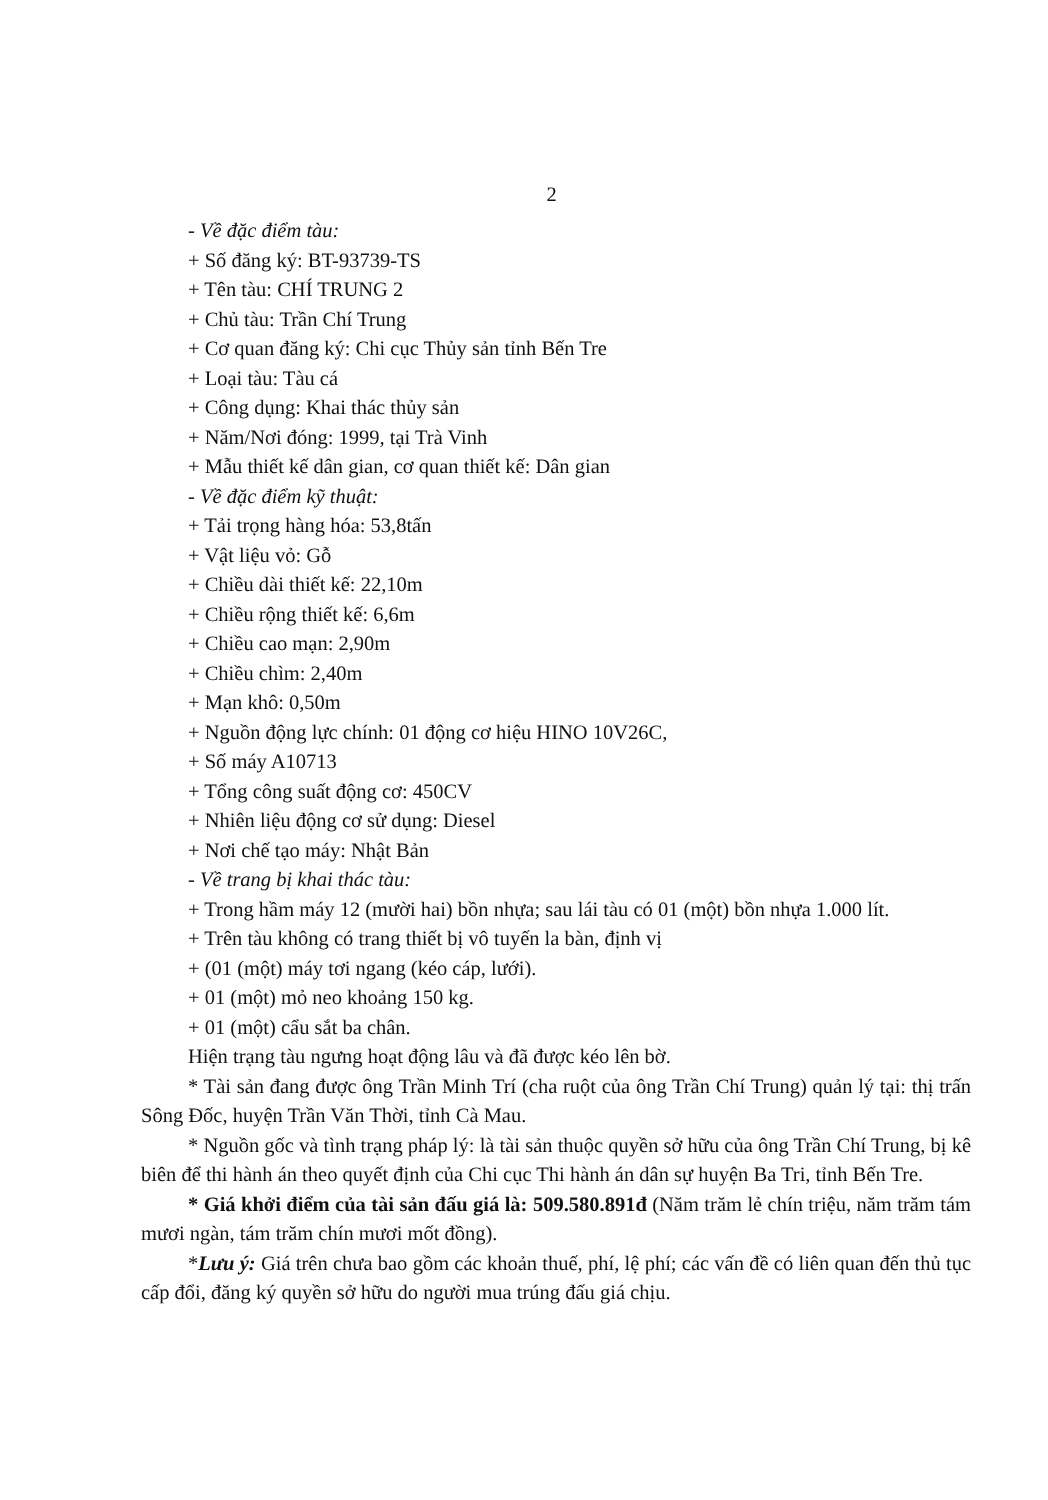2
- Về đặc điểm tàu:
+ Số đăng ký: BT-93739-TS
+ Tên tàu: CHÍ TRUNG 2
+ Chủ tàu: Trần Chí Trung
+ Cơ quan đăng ký: Chi cục Thủy sản tỉnh Bến Tre
+ Loại tàu: Tàu cá
+ Công dụng: Khai thác thủy sản
+ Năm/Nơi đóng: 1999, tại Trà Vinh
+ Mẫu thiết kế dân gian, cơ quan thiết kế: Dân gian
- Về đặc điểm kỹ thuật:
+ Tải trọng hàng hóa: 53,8tấn
+ Vật liệu vỏ: Gỗ
+ Chiều dài thiết kế: 22,10m
+ Chiều rộng thiết kế: 6,6m
+ Chiều cao mạn: 2,90m
+ Chiều chìm: 2,40m
+ Mạn khô: 0,50m
+ Nguồn động lực chính: 01 động cơ hiệu HINO 10V26C,
+ Số máy A10713
+ Tổng công suất động cơ: 450CV
+ Nhiên liệu động cơ sử dụng: Diesel
+ Nơi chế tạo máy: Nhật Bản
- Về trang bị khai thác tàu:
+ Trong hầm máy 12 (mười hai) bồn nhựa; sau lái tàu có 01 (một) bồn nhựa 1.000 lít.
+ Trên tàu không có trang thiết bị vô tuyến la bàn, định vị
+ (01 (một) máy tơi ngang (kéo cáp, lưới).
+ 01 (một) mỏ neo khoảng 150 kg.
+ 01 (một) cẩu sắt ba chân.
Hiện trạng tàu ngưng hoạt động lâu và đã được kéo lên bờ.
* Tài sản đang được ông Trần Minh Trí (cha ruột của ông Trần Chí Trung) quản lý tại: thị trấn Sông Đốc, huyện Trần Văn Thời, tỉnh Cà Mau.
* Nguồn gốc và tình trạng pháp lý: là tài sản thuộc quyền sở hữu của ông Trần Chí Trung, bị kê biên để thi hành án theo quyết định của Chi cục Thi hành án dân sự huyện Ba Tri, tỉnh Bến Tre.
* Giá khởi điểm của tài sản đấu giá là: 509.580.891đ (Năm trăm lẻ chín triệu, năm trăm tám mươi ngàn, tám trăm chín mươi mốt đồng).
*Lưu ý: Giá trên chưa bao gồm các khoản thuế, phí, lệ phí; các vấn đề có liên quan đến thủ tục cấp đổi, đăng ký quyền sở hữu do người mua trúng đấu giá chịu.